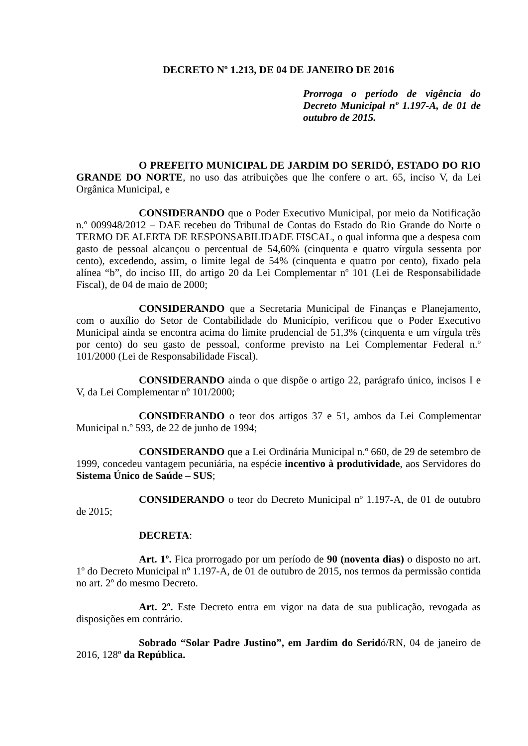DECRETO Nº 1.213, DE 04 DE JANEIRO DE 2016
Prorroga o período de vigência do Decreto Municipal nº 1.197-A, de 01 de outubro de 2015.
O PREFEITO MUNICIPAL DE JARDIM DO SERIDÓ, ESTADO DO RIO GRANDE DO NORTE, no uso das atribuições que lhe confere o art. 65, inciso V, da Lei Orgânica Municipal, e
CONSIDERANDO que o Poder Executivo Municipal, por meio da Notificação n.º 009948/2012 – DAE recebeu do Tribunal de Contas do Estado do Rio Grande do Norte o TERMO DE ALERTA DE RESPONSABILIDADE FISCAL, o qual informa que a despesa com gasto de pessoal alcançou o percentual de 54,60% (cinquenta e quatro vírgula sessenta por cento), excedendo, assim, o limite legal de 54% (cinquenta e quatro por cento), fixado pela alínea “b”, do inciso III, do artigo 20 da Lei Complementar nº 101 (Lei de Responsabilidade Fiscal), de 04 de maio de 2000;
CONSIDERANDO que a Secretaria Municipal de Finanças e Planejamento, com o auxílio do Setor de Contabilidade do Município, verificou que o Poder Executivo Municipal ainda se encontra acima do limite prudencial de 51,3% (cinquenta e um vírgula três por cento) do seu gasto de pessoal, conforme previsto na Lei Complementar Federal n.º 101/2000 (Lei de Responsabilidade Fiscal).
CONSIDERANDO ainda o que dispõe o artigo 22, parágrafo único, incisos I e V, da Lei Complementar nº 101/2000;
CONSIDERANDO o teor dos artigos 37 e 51, ambos da Lei Complementar Municipal n.º 593, de 22 de junho de 1994;
CONSIDERANDO que a Lei Ordinária Municipal n.º 660, de 29 de setembro de 1999, concedeu vantagem pecuniária, na espécie incentivo à produtividade, aos Servidores do Sistema Único de Saúde – SUS;
CONSIDERANDO o teor do Decreto Municipal nº 1.197-A, de 01 de outubro de 2015;
DECRETA:
Art. 1º. Fica prorrogado por um período de 90 (noventa dias) o disposto no art. 1º do Decreto Municipal nº 1.197-A, de 01 de outubro de 2015, nos termos da permissão contida no art. 2º do mesmo Decreto.
Art. 2º. Este Decreto entra em vigor na data de sua publicação, revogada as disposições em contrário.
Sobrado “Solar Padre Justino”, em Jardim do Seridó/RN, 04 de janeiro de 2016, 128º da República.